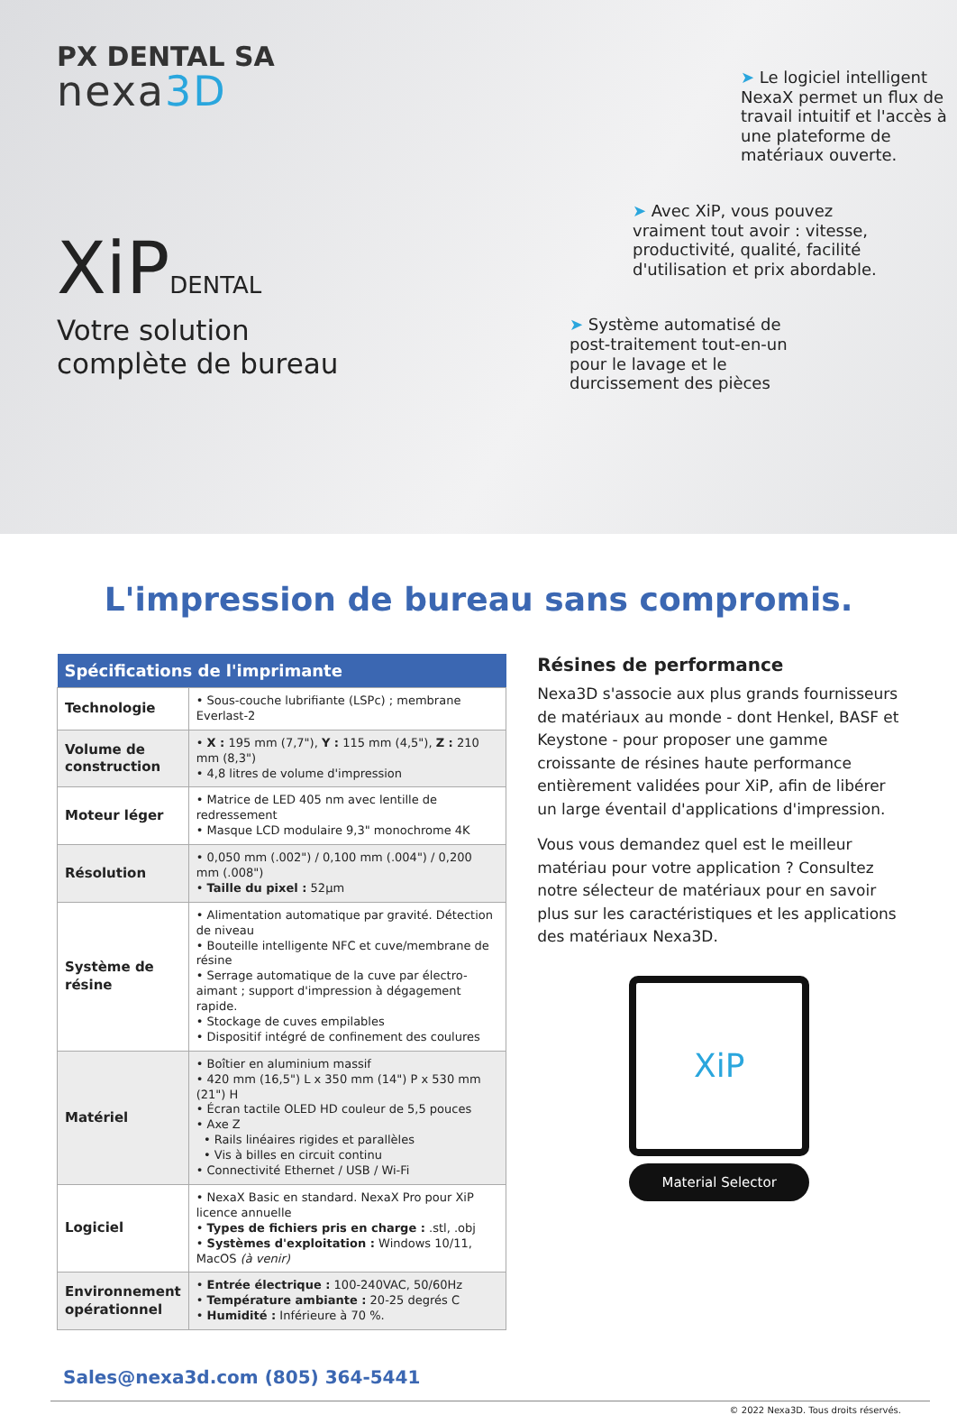PX DENTAL SA
nexa3D
XiPDENTAL
Votre solution
complète de bureau
➤ Le logiciel intelligent NexaX permet un flux de travail intuitif et l'accès à une plateforme de matériaux ouverte.
➤ Avec XiP, vous pouvez vraiment tout avoir : vitesse, productivité, qualité, facilité d'utilisation et prix abordable.
➤ Système automatisé de post-traitement tout-en-un pour le lavage et le durcissement des pièces
L'impression de bureau sans compromis.
| Spécifications de l'imprimante | |
| --- | --- |
| Technologie | • Sous-couche lubrifiante (LSPc) ; membrane Everlast-2 |
| Volume de construction | • X : 195 mm (7,7"), Y : 115 mm (4,5"), Z : 210 mm (8,3") • 4,8 litres de volume d'impression |
| Moteur léger | • Matrice de LED 405 nm avec lentille de redressement • Masque LCD modulaire 9,3" monochrome 4K |
| Résolution | • 0,050 mm (.002") / 0,100 mm (.004") / 0,200 mm (.008") • Taille du pixel : 52µm |
| Système de résine | • Alimentation automatique par gravité. Détection de niveau • Bouteille intelligente NFC et cuve/membrane de résine • Serrage automatique de la cuve par électro-aimant ; support d'impression à dégagement rapide. • Stockage de cuves empilables • Dispositif intégré de confinement des coulures |
| Matériel | • Boîtier en aluminium massif • 420 mm (16,5") L x 350 mm (14") P x 530 mm (21") H • Écran tactile OLED HD couleur de 5,5 pouces • Axe Z • Rails linéaires rigides et parallèles • Vis à billes en circuit continu • Connectivité Ethernet / USB / Wi-Fi |
| Logiciel | • NexaX Basic en standard. NexaX Pro pour XiP licence annuelle • Types de fichiers pris en charge : .stl, .obj • Systèmes d'exploitation : Windows 10/11, MacOS (à venir) |
| Environnement opérationnel | • Entrée électrique : 100-240VAC, 50/60Hz • Température ambiante : 20-25 degrés C • Humidité : Inférieure à 70 %. |
Résines de performance
Nexa3D s'associe aux plus grands fournisseurs de matériaux au monde - dont Henkel, BASF et Keystone - pour proposer une gamme croissante de résines haute performance entièrement validées pour XiP, afin de libérer un large éventail d'applications d'impression.
Vous vous demandez quel est le meilleur matériau pour votre application ? Consultez notre sélecteur de matériaux pour en savoir plus sur les caractéristiques et les applications des matériaux Nexa3D.
XiP
Material Selector
Sales@nexa3d.com (805) 364-5441
© 2022 Nexa3D. Tous droits réservés.